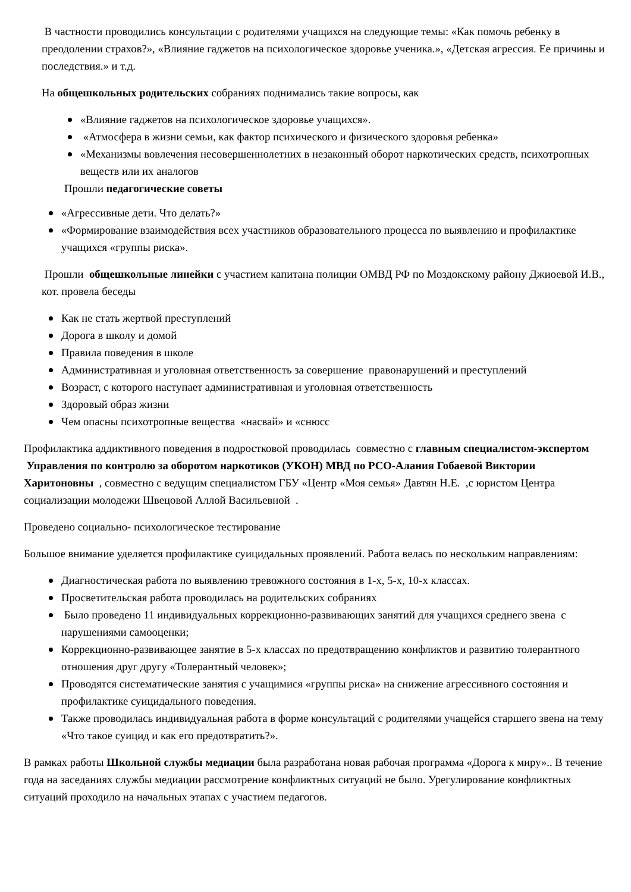В частности проводились консультации с родителями учащихся на следующие темы: «Как помочь ребенку в преодолении страхов?», «Влияние гаджетов на психологическое здоровье ученика.», «Детская агрессия. Ее причины и последствия.» и т.д.
На общешкольных родительских собраниях поднимались такие вопросы, как
«Влияние гаджетов на психологическое здоровье учащихся».
«Атмосфера в жизни семьи, как фактор психического и физического здоровья ребенка»
«Механизмы вовлечения несовершеннолетних в незаконный оборот наркотических средств, психотропных веществ или их аналогов
Прошли педагогические советы
«Агрессивные дети. Что делать?»
«Формирование взаимодействия всех участников образовательного процесса по выявлению и профилактике учащихся «группы риска».
Прошли общешкольные линейки с участием капитана полиции ОМВД РФ по Моздокскому району Джиоевой И.В., кот. провела беседы
Как не стать жертвой преступлений
Дорога в школу и домой
Правила поведения в школе
Административная и уголовная ответственность за совершение правонарушений и преступлений
Возраст, с которого наступает административная и уголовная ответственность
Здоровый образ жизни
Чем опасны психотропные вещества «насвай» и «снюсс
Профилактика аддиктивного поведения в подростковой проводилась совместно с главным специалистом-экспертом Управления по контролю за оборотом наркотиков (УКОН) МВД по РСО-Алания Гобаевой Виктории Харитоновны , совместно с ведущим специалистом ГБУ «Центр «Моя семья» Давтян Н.Е. ,с юристом Центра социализации молодежи Швецовой Аллой Васильевной .
Проведено социально- психологическое тестирование
Большое внимание уделяется профилактике суицидальных проявлений. Работа велась по нескольким направлениям:
Диагностическая работа по выявлению тревожного состояния в 1-х, 5-х, 10-х классах.
Просветительская работа проводилась на родительских собраниях
Было проведено 11 индивидуальных коррекционно-развивающих занятий для учащихся среднего звена с нарушениями самооценки;
Коррекционно-развивающее занятие в 5-х классах по предотвращению конфликтов и развитию толерантного отношения друг другу «Толерантный человек»;
Проводятся систематические занятия с учащимися «группы риска» на снижение агрессивного состояния и профилактике суицидального поведения.
Также проводилась индивидуальная работа в форме консультаций с родителями учащейся старшего звена на тему «Что такое суицид и как его предотвратить?».
В рамках работы Школьной службы медиации была разработана новая рабочая программа «Дорога к миру».. В течение года на заседаниях службы медиации рассмотрение конфликтных ситуаций не было. Урегулирование конфликтных ситуаций проходило на начальных этапах с участием педагогов.